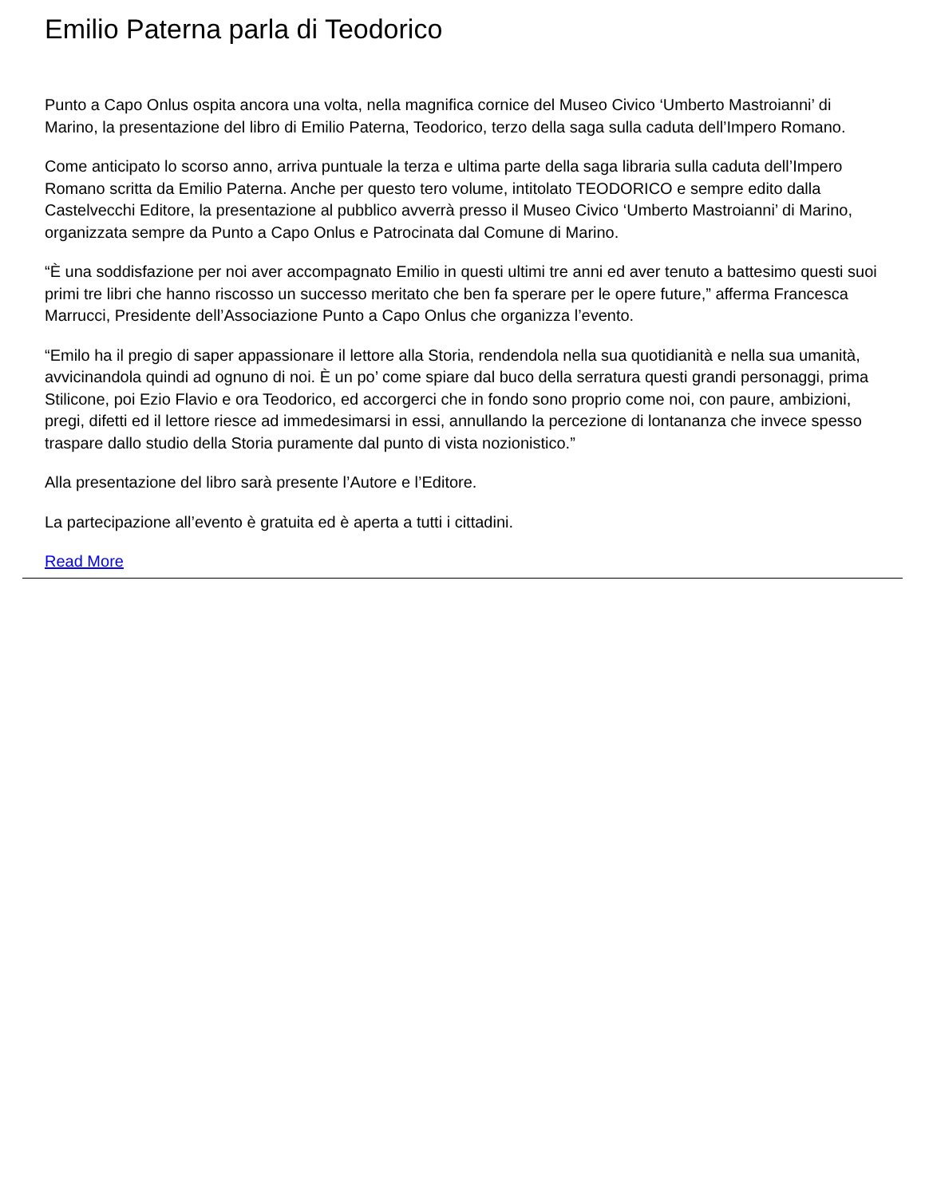Emilio Paterna parla di Teodorico
Punto a Capo Onlus ospita ancora una volta, nella magnifica cornice del Museo Civico ‘Umberto Mastroianni’ di Marino, la presentazione del libro di Emilio Paterna, Teodorico, terzo della saga sulla caduta dell’Impero Romano.
Come anticipato lo scorso anno, arriva puntuale la terza e ultima parte della saga libraria sulla caduta dell’Impero Romano scritta da Emilio Paterna. Anche per questo tero volume, intitolato TEODORICO e sempre edito dalla Castelvecchi Editore, la presentazione al pubblico avverrà presso il Museo Civico ‘Umberto Mastroianni’ di Marino, organizzata sempre da Punto a Capo Onlus e Patrocinata dal Comune di Marino.
“È una soddisfazione per noi aver accompagnato Emilio in questi ultimi tre anni ed aver tenuto a battesimo questi suoi primi tre libri che hanno riscosso un successo meritato che ben fa sperare per le opere future,” afferma Francesca Marrucci, Presidente dell’Associazione Punto a Capo Onlus che organizza l’evento.
“Emilo ha il pregio di saper appassionare il lettore alla Storia, rendendola nella sua quotidianità e nella sua umanità, avvicinandola quindi ad ognuno di noi. È un po’ come spiare dal buco della serratura questi grandi personaggi, prima Stilicone, poi Ezio Flavio e ora Teodorico, ed accorgerci che in fondo sono proprio come noi, con paure, ambizioni, pregi, difetti ed il lettore riesce ad immedesimarsi in essi, annullando la percezione di lontananza che invece spesso traspare dallo studio della Storia puramente dal punto di vista nozionistico.”
Alla presentazione del libro sarà presente l’Autore e l’Editore.
La partecipazione all’evento è gratuita ed è aperta a tutti i cittadini.
Read More